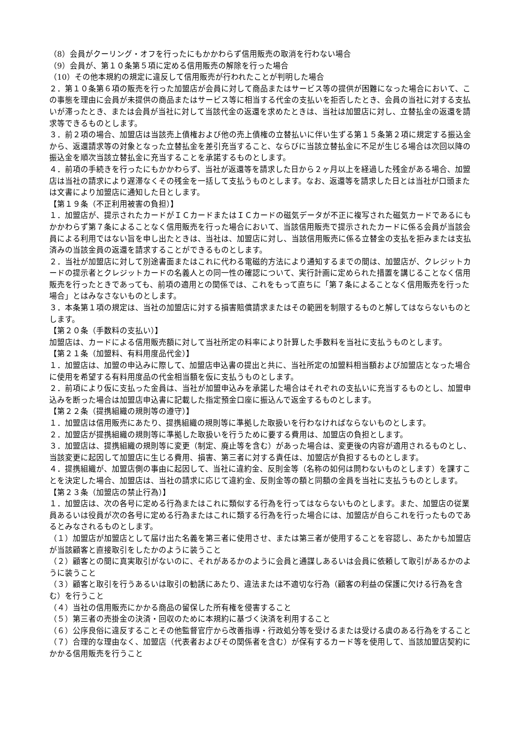（8）会員がクーリング・オフを行ったにもかかわらず信用販売の取消を行わない場合
（9）会員が、第１０条第５項に定める信用販売の解除を行った場合
（10）その他本規約の規定に違反して信用販売が行われたことが判明した場合
２．第１０条第６項の販売を行った加盟店が会員に対して商品またはサービス等の提供が困難になった場合において、この事態を理由に会員が未提供の商品またはサービス等に相当する代金の支払いを拒否したとき、会員の当社に対する支払いが滞ったとき、または会員が当社に対して当該代金の返還を求めたときは、当社は加盟店に対し、立替払金の返還を請求等できるものとします。
３．前２項の場合、加盟店は当該売上債権および他の売上債権の立替払いに伴い生ずる第１５条第２項に規定する振込金から、返還請求等の対象となった立替払金を差引充当すること、ならびに当該立替払金に不足が生じる場合は次回以降の振込金を順次当該立替払金に充当することを承諾するものとします。
４．前項の手続きを行ったにもかかわらず、当社が返還等を請求した日から２ヶ月以上を経過した残金がある場合、加盟店は当社の請求により遅滞なくその残金を一括して支払うものとします。なお、返還等を請求した日とは当社が口頭または文書により加盟店に通知した日とします。
【第１９条（不正利用被害の負担）】
１．加盟店が、提示されたカードがＩＣカードまたはＩＣカードの磁気データが不正に複写された磁気カードであるにもかかわらず第７条によることなく信用販売を行った場合において、当該信用販売で提示されたカードに係る会員が当該会員による利用ではない旨を申し出たときは、当社は、加盟店に対し、当該信用販売に係る立替金の支払を拒みまたは支払済みの当該金員の返還を請求することができるものとします。
２．当社が加盟店に対して別途書面またはこれに代わる電磁的方法により通知するまでの間は、加盟店が、クレジットカードの提示者とクレジットカードの名義人との同一性の確認について、実行計画に定められた措置を講じることなく信用販売を行ったときであっても、前項の適用との関係では、これをもって直ちに「第７条によることなく信用販売を行った場合」とはみなさないものとします。
３．本条第１項の規定は、当社の加盟店に対する損害賠償請求またはその範囲を制限するものと解してはならないものとします。
【第２０条（手数料の支払い）】
加盟店は、カードによる信用販売額に対して当社所定の料率により計算した手数料を当社に支払うものとします。
【第２１条（加盟料、有料用度品代金）】
１．加盟店は、加盟の申込みに際して、加盟店申込書の提出と共に、当社所定の加盟料相当額および加盟店となった場合に使用を希望する有料用度品の代金相当額を仮に支払うものとします。
２．前項により仮に支払った金員は、当社が加盟申込みを承諾した場合はそれぞれの支払いに充当するものとし、加盟申込みを断った場合は加盟店申込書に記載した指定預金口座に振込んで返金するものとします。
【第２２条（提携組織の規則等の遵守）】
１．加盟店は信用販売にあたり、提携組織の規則等に準拠した取扱いを行わなければならないものとします。
２．加盟店が提携組織の規則等に準拠した取扱いを行うために要する費用は、加盟店の負担とします。
３．加盟店は、提携組織の規則等に変更（制定、廃止等を含む）があった場合は、変更後の内容が適用されるものとし、当該変更に起因して加盟店に生じる費用、損害、第三者に対する責任は、加盟店が負担するものとします。
４．提携組織が、加盟店側の事由に起因して、当社に違約金、反則金等（名称の如何は問わないものとします）を課すことを決定した場合、加盟店は、当社の請求に応じて違約金、反則金等の額と同額の金員を当社に支払うものとします。
【第２３条（加盟店の禁止行為）】
１．加盟店は、次の各号に定める行為またはこれに類似する行為を行ってはならないものとします。また、加盟店の従業員あるいは役員が次の各号に定める行為またはこれに類する行為を行った場合には、加盟店が自らこれを行ったものであるとみなされるものとします。
（１）加盟店が加盟店として届け出た名義を第三者に使用させ、または第三者が使用することを容認し、あたかも加盟店が当該顧客と直接取引をしたかのように装うこと
（２）顧客との間に真実取引がないのに、それがあるかのように会員と通謀しあるいは会員に依頼して取引があるかのように装うこと
（３）顧客と取引を行うあるいは取引の勧誘にあたり、違法または不適切な行為（顧客の利益の保護に欠ける行為を含む）を行うこと
（４）当社の信用販売にかかる商品の留保した所有権を侵害すること
（５）第三者の売掛金の決済・回収のために本規約に基づく決済を利用すること
（６）公序良俗に違反することその他監督官庁から改善指導・行政処分等を受けるまたは受ける虞のある行為をすること
（７）合理的な理由なく、加盟店（代表者およびその関係者を含む）が保有するカード等を使用して、当該加盟店契約にかかる信用販売を行うこと